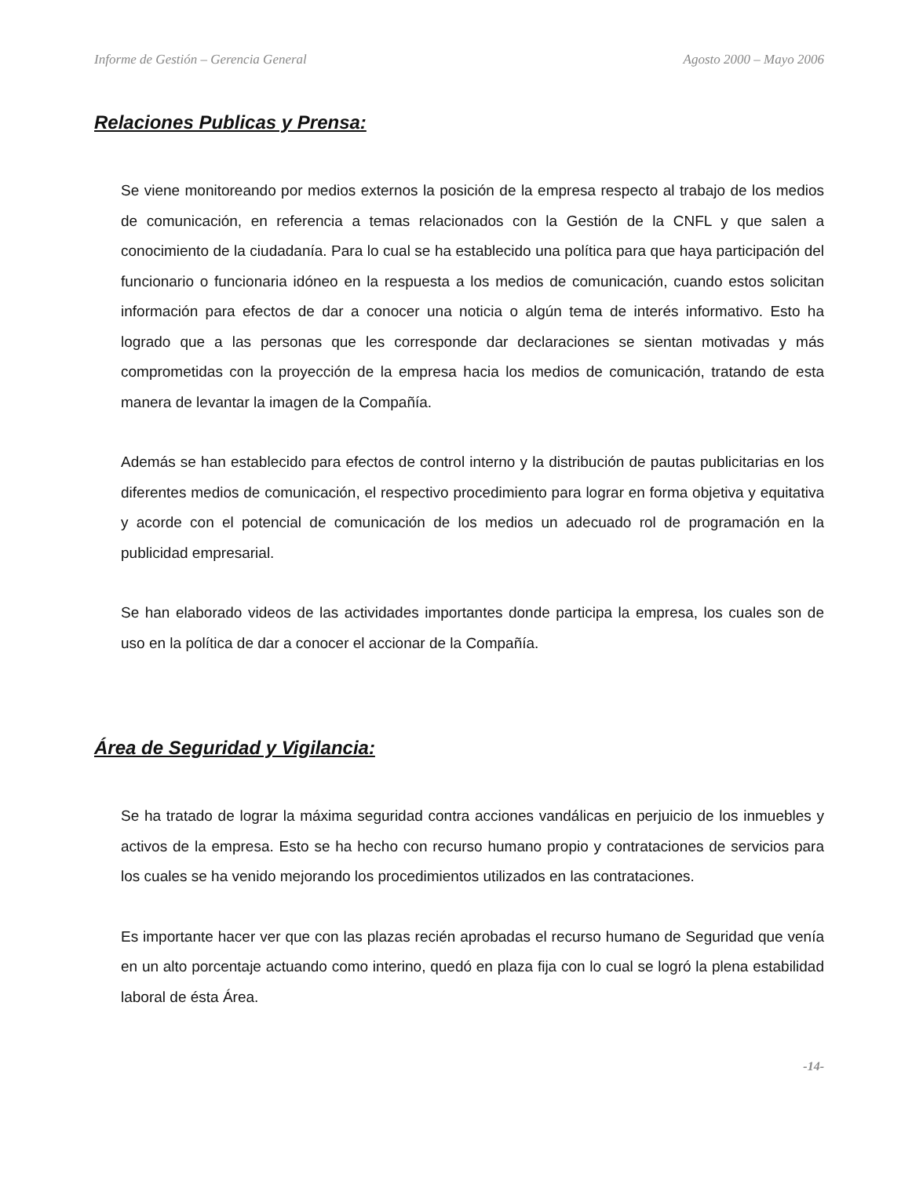Informe de Gestión – Gerencia General Agosto 2000 – Mayo 2006
Relaciones Publicas y Prensa:
Se viene monitoreando por medios externos la posición de la empresa respecto al trabajo de los medios de comunicación, en referencia a temas relacionados con la Gestión de la CNFL y que salen a conocimiento de la ciudadanía. Para lo cual se ha establecido una política para que haya participación del funcionario o funcionaria idóneo en la respuesta a los medios de comunicación, cuando estos solicitan información para efectos de dar a conocer una noticia o algún tema de interés informativo. Esto ha logrado que a las personas que les corresponde dar declaraciones se sientan motivadas y más comprometidas con la proyección de la empresa hacia los medios de comunicación, tratando de esta manera de levantar la imagen de la Compañía.
Además se han establecido para efectos de control interno y la distribución de pautas publicitarias en los diferentes medios de comunicación, el respectivo procedimiento para lograr en forma objetiva y equitativa y acorde con el potencial de comunicación de los medios un adecuado rol de programación en la publicidad empresarial.
Se han elaborado videos de las actividades importantes donde participa la empresa, los cuales son de uso en la política de dar a conocer el accionar de la Compañía.
Área de Seguridad y Vigilancia:
Se ha tratado de lograr la máxima seguridad contra acciones vandálicas en perjuicio de los inmuebles y activos de la empresa. Esto se ha hecho con recurso humano propio y contrataciones de servicios para los cuales se ha venido mejorando los procedimientos utilizados en las contrataciones.
Es importante hacer ver que con las plazas recién aprobadas el recurso humano de Seguridad que venía en un alto porcentaje actuando como interino, quedó en plaza fija con lo cual se logró la plena estabilidad laboral de ésta Área.
-14-